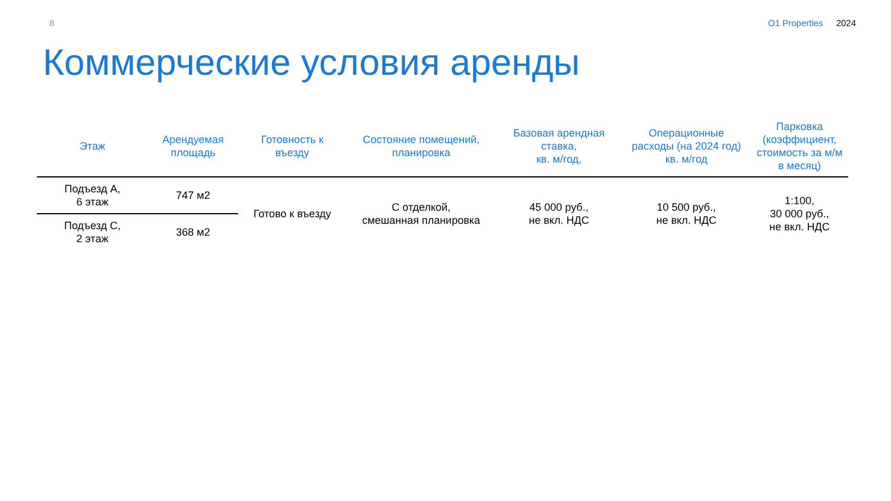8 O1 Properties 2024
Коммерческие условия аренды
| Этаж | Арендуемая площадь | Готовность к въезду | Состояние помещений, планировка | Базовая арендная ставка, кв. м/год, | Операционные расходы (на 2024 год) кв. м/год | Парковка (коэффициент, стоимость за м/м в месяц) |
| --- | --- | --- | --- | --- | --- | --- |
| Подъезд А, 6 этаж | 747 м2 | Готово к въезду | С отделкой, смешанная планировка | 45 000 руб., не вкл. НДС | 10 500 руб., не вкл. НДС | 1:100, 30 000 руб., не вкл. НДС |
| Подъезд С, 2 этаж | 368 м2 | | | | | |